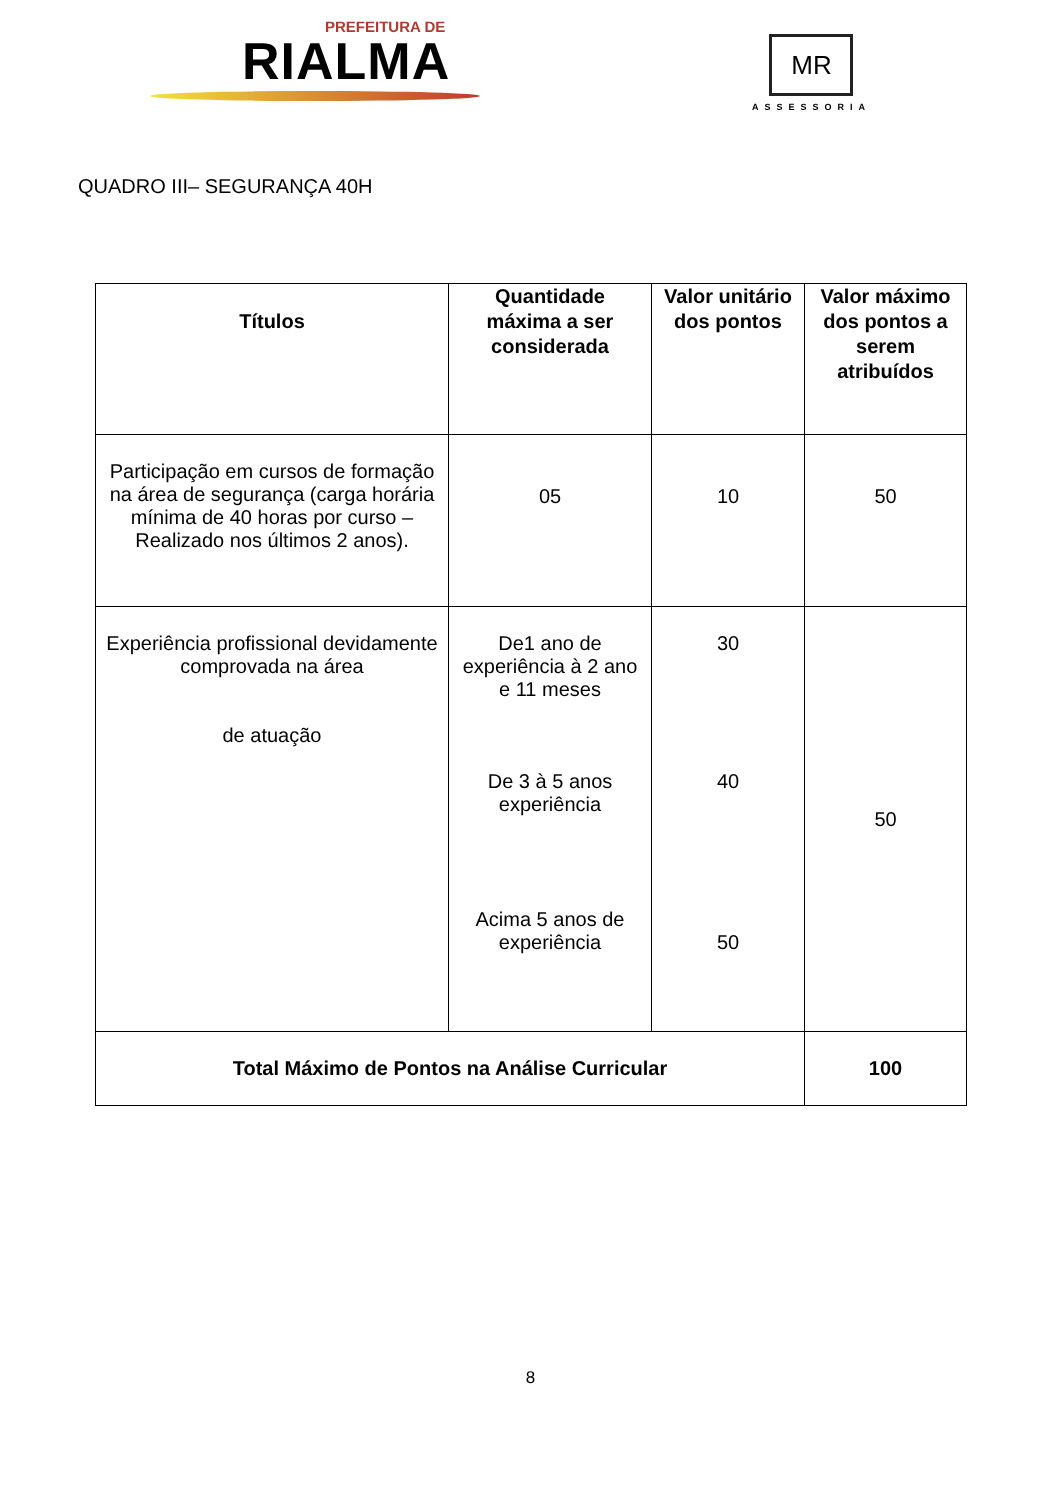PREFEITURA DE
RIALMA
MR
ASSESSORIA
QUADRO III– SEGURANÇA 40H
| Títulos | Quantidade máxima a ser considerada | Valor unitário dos pontos | Valor máximo dos pontos a serem atribuídos |
| --- | --- | --- | --- |
| Participação em cursos de formação na área de segurança (carga horária mínima de 40 horas por curso – Realizado nos últimos 2 anos). | 05 | 10 | 50 |
| Experiência profissional devidamente comprovada na área de atuação | De1 ano de experiência à 2 ano e 11 meses De 3 à 5 anos experiência Acima 5 anos de experiência | 30 40 50 | 50 |
| Total Máximo de Pontos na Análise Curricular | | | 100 |
8